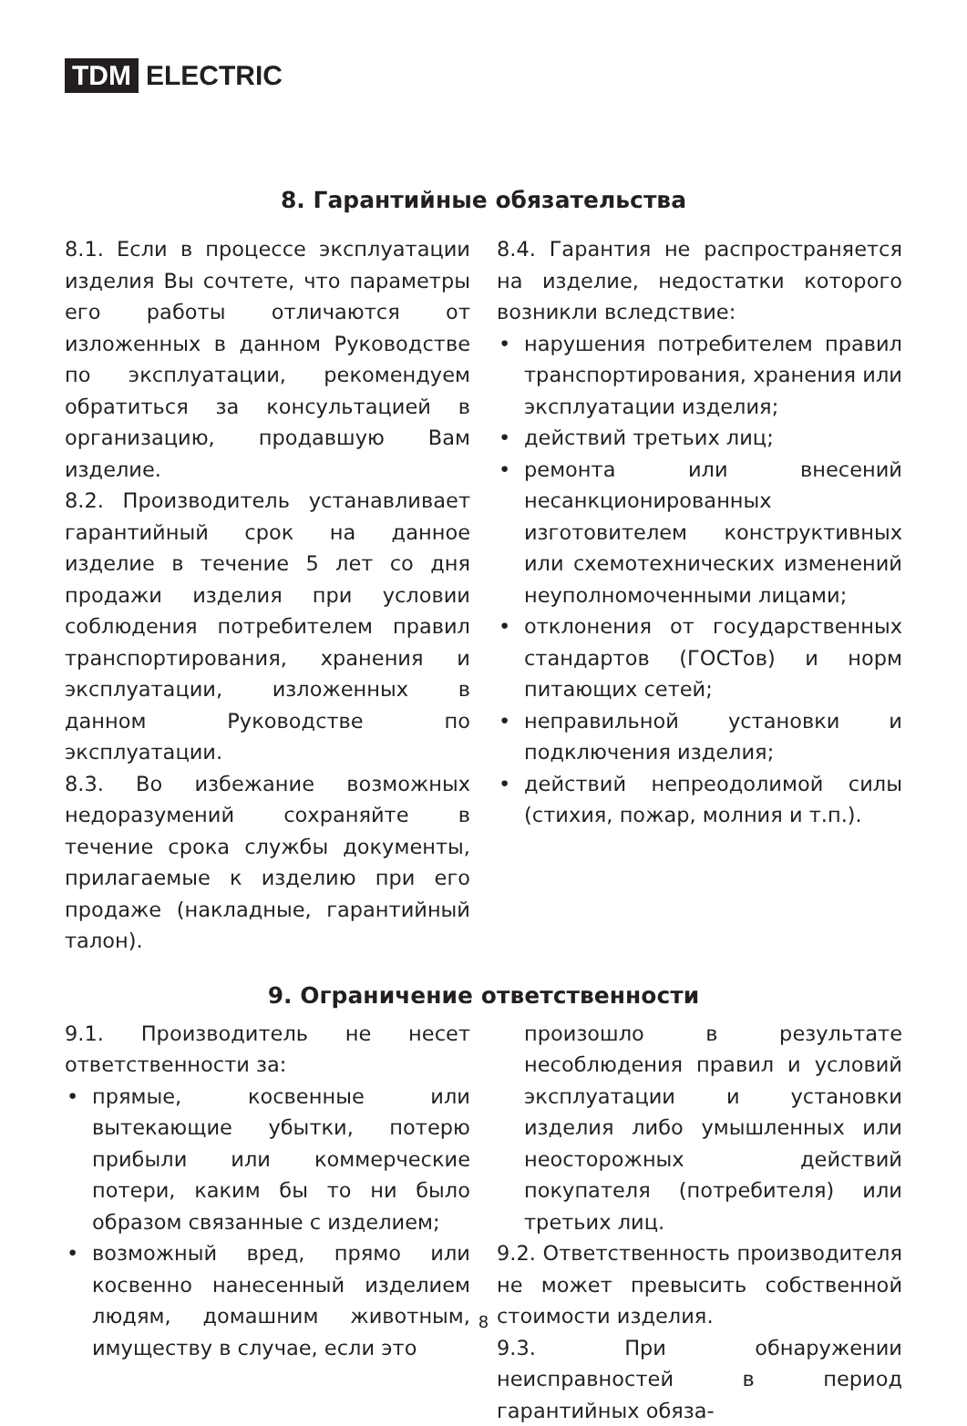TDM ELECTRIC
8. Гарантийные обязательства
8.1. Если в процессе эксплуатации изделия Вы сочтете, что параметры его работы отличаются от изложенных в данном Руководстве по эксплуатации, рекомендуем обратиться за консультацией в организацию, продавшую Вам изделие.
8.2. Производитель устанавливает гарантийный срок на данное изделие в течение 5 лет со дня продажи изделия при условии соблюдения потребителем правил транспортирования, хранения и эксплуатации, изложенных в данном Руководстве по эксплуатации.
8.3. Во избежание возможных недоразумений сохраняйте в течение срока службы документы, прилагаемые к изделию при его продаже (накладные, гарантийный талон).
8.4. Гарантия не распространяется на изделие, недостатки которого возникли вследствие:
• нарушения потребителем правил транспортирования, хранения или эксплуатации изделия;
• действий третьих лиц;
• ремонта или внесений несанкционированных изготовителем конструктивных или схемотехнических изменений неуполномоченными лицами;
• отклонения от государственных стандартов (ГОСТов) и норм питающих сетей;
• неправильной установки и подключения изделия;
• действий непреодолимой силы (стихия, пожар, молния и т.п.).
9. Ограничение ответственности
9.1. Производитель не несет ответственности за:
• прямые, косвенные или вытекающие убытки, потерю прибыли или коммерческие потери, каким бы то ни было образом связанные с изделием;
• возможный вред, прямо или косвенно нанесенный изделием людям, домашним животным, имуществу в случае, если это
произошло в результате несоблюдения правил и условий эксплуатации и установки изделия либо умышленных или неосторожных действий покупателя (потребителя) или третьих лиц.
9.2. Ответственность производителя не может превысить собственной стоимости изделия.
9.3. При обнаружении неисправностей в период гарантийных обяза-
8